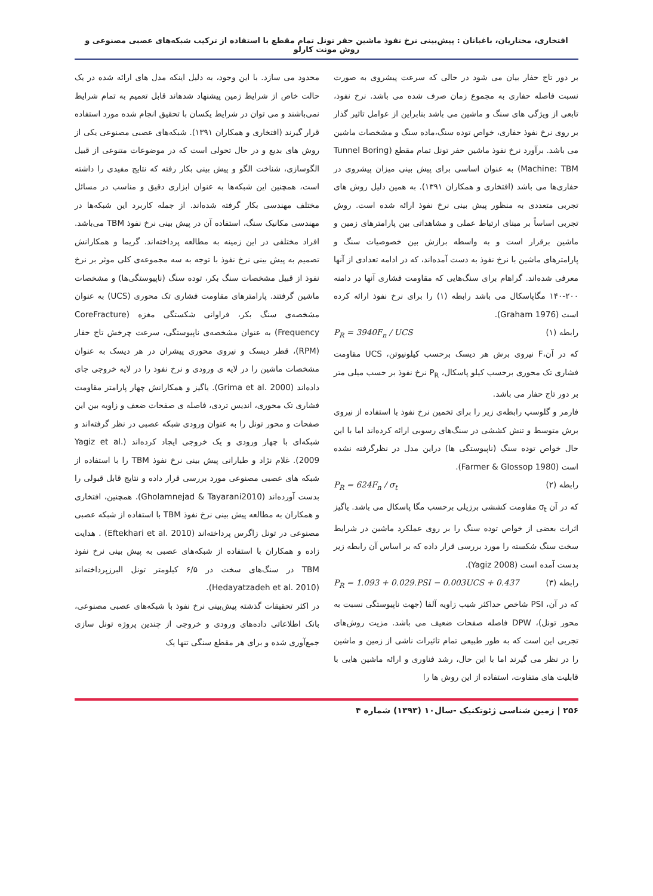افتخاری، مختاریان، باغبانان : پیش‌بینی نرخ نفوذ ماشین حفر تونل تمام مقطع با استفاده از ترکیب شبکه‌های عصبی مصنوعی و روش مونت کارلو
بر دور تاج حفار بیان می شود در حالی که سرعت پیشروی به صورت نسبت فاصله حفاری به مجموع زمان صرف شده می باشد. نرخ نفوذ، تابعی از ویژگی های سنگ و ماشین می باشد بنابراین از عوامل تاثیر گذار بر روی نرخ نفوذ حفاری، خواص توده سنگ،ماده سنگ و مشخصات ماشین می باشد. برآورد نرخ نفوذ ماشین حفر تونل تمام مقطع (Tunnel Boring Machine: TBM) به عنوان اساسی برای پیش بینی میزان پیشروی در حفاری‌ها می باشد (افتخاری و همکاران ۱۳۹۱). به همین دلیل روش های تجربی متعددی به منظور پیش بینی نرخ نفوذ ارائه شده است. روش تجربی اساساً بر مبنای ارتباط عملی و مشاهداتی بین پارامترهای زمین و ماشین برقرار است و به واسطه برازش بین خصوصیات سنگ و پارامترهای ماشین با نرخ نفوذ به دست آمده‌اند، که در ادامه تعدادی از آنها معرفی شده‌اند. گراهام برای سنگ‌هایی که مقاومت فشاری آنها در دامنه ۲۰۰-۱۴۰ مگاپاسکال می باشد رابطه (۱) را برای نرخ نفوذ ارائه کرده است (Graham 1976).
P<sub>R</sub> = 3940F<sub>n</sub> / UCS رابطه (۱)
که در آن،F نیروی برش هر دیسک برحسب کیلونیوتن، UCS مقاومت فشاری تک محوری برحسب کیلو پاسکال، P<sub>R</sub> نرخ نفوذ بر حسب میلی متر بر دور تاج حفار می باشد.
فارمر و گلوسپ رابطه‌ی زیر را برای تخمین نرخ نفوذ با استفاده از نیروی برش متوسط و تنش کششی در سنگ‌های رسوبی ارائه کرده‌اند اما با این حال خواص توده سنگ (ناپیوستگی ها) دراین مدل در نظرگرفته نشده است (Farmer & Glossop 1980).
P<sub>R</sub> = 624F<sub>n</sub> / σ<sub>t</sub> رابطه (۲)
که در آن σ<sub>t</sub> مقاومت کششی برزیلی برحسب مگا پاسکال می باشد. یاگیز اثرات بعضی از خواص توده سنگ را بر روی عملکرد ماشین در شرایط سخت سنگ شکسته را مورد بررسی قرار داده که بر اساس آن رابطه زیر بدست آمده است (Yagiz 2008).
P<sub>R</sub> = 1.093 + 0.029.PSI − 0.003UCS + 0.437 رابطه (۳)
که در آن، PSI شاخص حداکثر شیب زاویه آلفا (جهت ناپیوستگی نسبت به محور تونل)، DPW فاصله صفحات ضعیف می باشد. مزیت روش‌های تجربی این است که به طور طبیعی تمام تاثیرات ناشی از زمین و ماشین را در نظر می گیرند اما با این حال، رشد فناوری و ارائه ماشین هایی با قابلیت های متفاوت، استفاده از این روش ها را
محدود می سازد. با این وجود، به دلیل اینکه مدل های ارائه شده در یک حالت خاص از شرایط زمین پیشنهاد شدهاند قابل تعمیم به تمام شرایط نمی‌باشند و می توان در شرایط یکسان با تحقیق انجام شده مورد استفاده قرار گیرند (افتخاری و همکاران ۱۳۹۱). شبکه‌های عصبی مصنوعی یکی از روش های بدیع و در حال تحولی است که در موضوعات متنوعی از قبیل الگوسازی، شناخت الگو و پیش بینی بکار رفته که نتایج مفیدی را داشته است، همچنین این شبکه‌ها به عنوان ابزاری دقیق و مناسب در مسائل مختلف مهندسی بکار گرفته شده‌اند. از جمله کاربرد این شبکه‌ها در مهندسی مکانیک سنگ، استفاده آن در پیش بینی نرخ نفوذ TBM می‌باشد. افراد مختلفی در این زمینه به مطالعه پرداخته‌اند. گریما و همکارانش تصمیم به پیش بینی نرخ نفوذ با توجه به سه مجموعه‌ی کلی موثر بر نرخ نفوذ از قبیل مشخصات سنگ بکر، توده سنگ (ناپیوستگی‌ها) و مشخصات ماشین گرفتند. پارامترهای مقاومت فشاری تک محوری (UCS) به عنوان مشخصه‌ی سنگ بکر، فراوانی شکستگی مغزه (CoreFracture Frequency) به عنوان مشخصه‌ی ناپیوستگی، سرعت چرخش تاج حفار (RPM)، قطر دیسک و نیروی محوری پیشران در هر دیسک به عنوان مشخصات ماشین را در لایه ی ورودی و نرخ نفوذ را در لایه خروجی جای داده‌اند (Grima et al. 2000). یاگیز و همکارانش چهار پارامتر مقاومت فشاری تک محوری، اندیس تردی، فاصله ی صفحات ضعف و زاویه بین این صفحات و محور تونل را به عنوان ورودی شبکه عصبی در نظر گرفته‌اند و شبکه‌ای با چهار ورودی و یک خروجی ایجاد کرده‌اند (Yagiz et al. 2009). غلام نژاد و طیارانی پیش بینی نرخ نفوذ TBM را با استفاده از شبکه های عصبی مصنوعی مورد بررسی قرار داده و نتایج قابل قبولی را بدست آورده‌اند (Gholamnejad & Tayarani2010). همچنین، افتخاری و همکاران به مطالعه پیش بینی نرخ نفوذ TBM با استفاده از شبکه عصبی مصنوعی در تونل زاگرس پرداخته‌اند (Eftekhari et al. 2010) . هدایت زاده و همکاران با استفاده از شبکه‌های عصبی به پیش بینی نرخ نفوذ TBM در سنگ‌های سخت در ۶/۵ کیلومتر تونل البرزپرداخته‌اند (Hedayatzadeh et al. 2010).
در اکثر تحقیقات گذشته پیش‌بینی نرخ نفوذ با شبکه‌های عصبی مصنوعی، بانک اطلاعاتی داده‌های ورودی و خروجی از چندین پروژه تونل سازی جمع‌آوری شده و برای هر مقطع سنگی تنها یک
۲۵۶ | زمین شناسی ژئوتکنیک -سال۱۰ (۱۳۹۳) شماره ۴